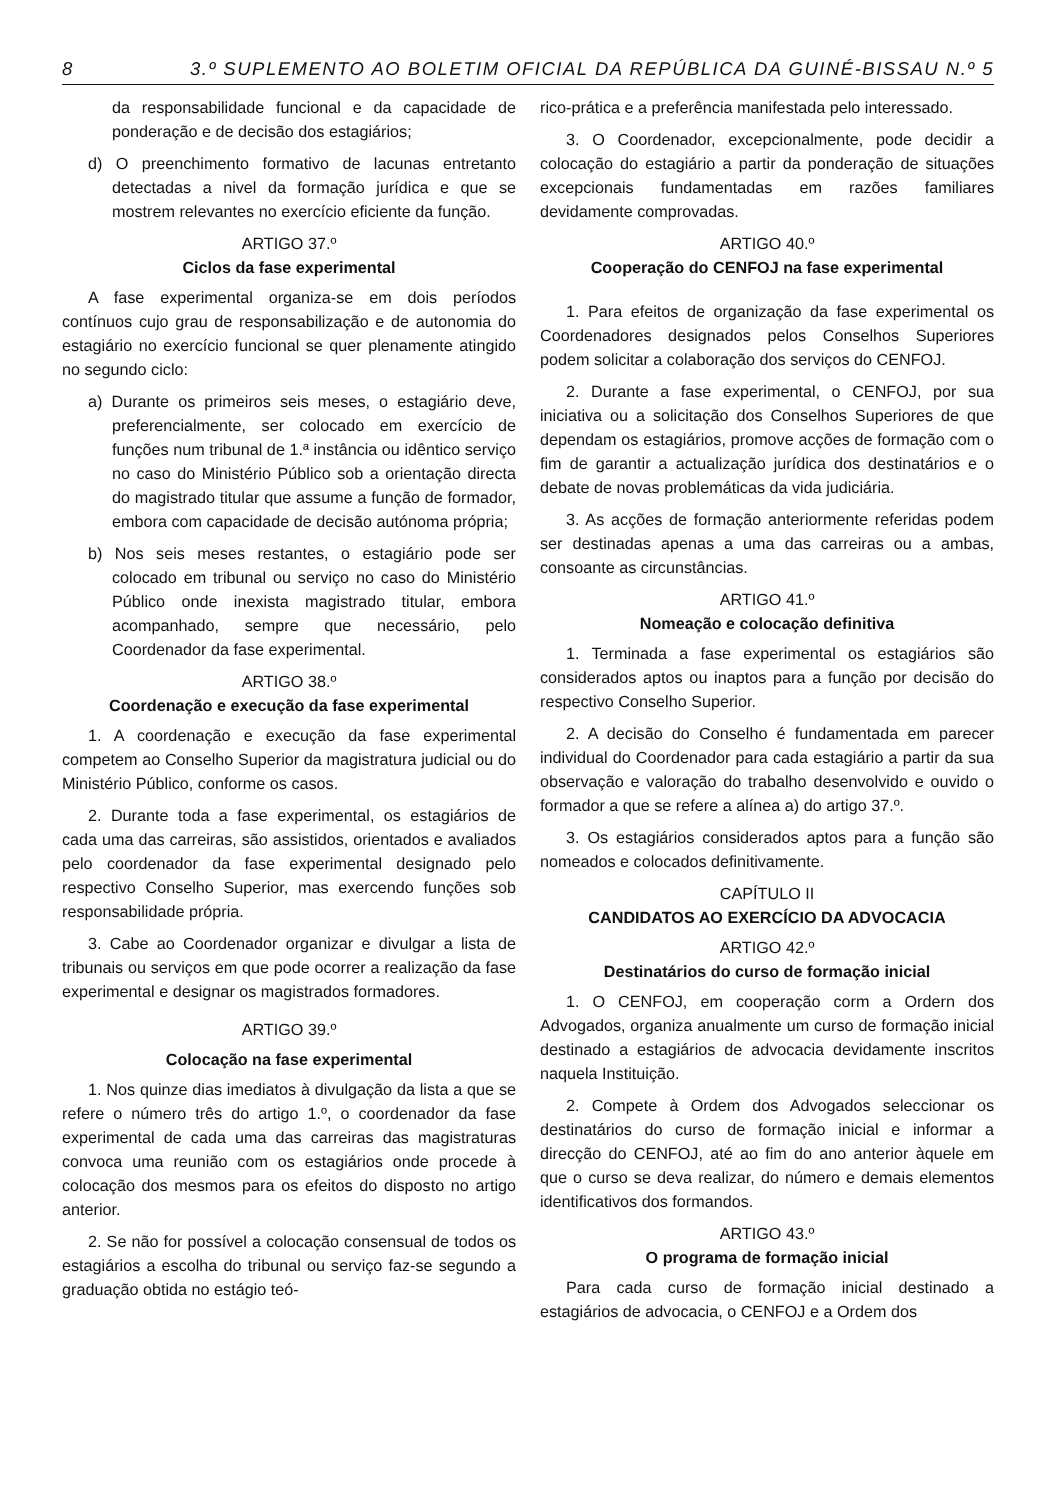8 3.º SUPLEMENTO AO BOLETIM OFICIAL DA REPÚBLICA DA GUINÉ-BISSAU N.º 5
da responsabilidade funcional e da capacidade de ponderação e de decisão dos estagiários;
d) O preenchimento formativo de lacunas entretanto detectadas a nivel da formação jurídica e que se mostrem relevantes no exercício eficiente da função.
ARTIGO 37.º
Ciclos da fase experimental
A fase experimental organiza-se em dois períodos contínuos cujo grau de responsabilização e de autonomia do estagiário no exercício funcional se quer plenamente atingido no segundo ciclo:
a) Durante os primeiros seis meses, o estagiário deve, preferencialmente, ser colocado em exercício de funções num tribunal de 1.ª instância ou idêntico serviço no caso do Ministério Público sob a orientação directa do magistrado titular que assume a função de formador, embora com capacidade de decisão autónoma própria;
b) Nos seis meses restantes, o estagiário pode ser colocado em tribunal ou serviço no caso do Ministério Público onde inexista magistrado titular, embora acompanhado, sempre que necessário, pelo Coordenador da fase experimental.
ARTIGO 38.º
Coordenação e execução da fase experimental
1. A coordenação e execução da fase experimental competem ao Conselho Superior da magistratura judicial ou do Ministério Público, conforme os casos.
2. Durante toda a fase experimental, os estagiários de cada uma das carreiras, são assistidos, orientados e avaliados pelo coordenador da fase experimental designado pelo respectivo Conselho Superior, mas exercendo funções sob responsabilidade própria.
3. Cabe ao Coordenador organizar e divulgar a lista de tribunais ou serviços em que pode ocorrer a realização da fase experimental e designar os magistrados formadores.
ARTIGO 39.º
Colocação na fase experimental
1. Nos quinze dias imediatos à divulgação da lista a que se refere o número três do artigo 1.º, o coordenador da fase experimental de cada uma das carreiras das magistraturas convoca uma reunião com os estagiários onde procede à colocação dos mesmos para os efeitos do disposto no artigo anterior.
2. Se não for possível a colocação consensual de todos os estagiários a escolha do tribunal ou serviço faz-se segundo a graduação obtida no estágio teó-
rico-prática e a preferência manifestada pelo interessado.
3. O Coordenador, excepcionalmente, pode decidir a colocação do estagiário a partir da ponderação de situações excepcionais fundamentadas em razões familiares devidamente comprovadas.
ARTIGO 40.º
Cooperação do CENFOJ na fase experimental
1. Para efeitos de organização da fase experimental os Coordenadores designados pelos Conselhos Superiores podem solicitar a colaboração dos serviços do CENFOJ.
2. Durante a fase experimental, o CENFOJ, por sua iniciativa ou a solicitação dos Conselhos Superiores de que dependam os estagiários, promove acções de formação com o fim de garantir a actualização jurídica dos destinatários e o debate de novas problemáticas da vida judiciária.
3. As acções de formação anteriormente referidas podem ser destinadas apenas a uma das carreiras ou a ambas, consoante as circunstâncias.
ARTIGO 41.º
Nomeação e colocação definitiva
1. Terminada a fase experimental os estagiários são considerados aptos ou inaptos para a função por decisão do respectivo Conselho Superior.
2. A decisão do Conselho é fundamentada em parecer individual do Coordenador para cada estagiário a partir da sua observação e valoração do trabalho desenvolvido e ouvido o formador a que se refere a alínea a) do artigo 37.º.
3. Os estagiários considerados aptos para a função são nomeados e colocados definitivamente.
CAPÍTULO II
CANDIDATOS AO EXERCÍCIO DA ADVOCACIA
ARTIGO 42.º
Destinatários do curso de formação inicial
1. O CENFOJ, em cooperação corm a Ordern dos Advogados, organiza anualmente um curso de formação inicial destinado a estagiários de advocacia devidamente inscritos naquela Instituição.
2. Compete à Ordem dos Advogados seleccionar os destinatários do curso de formação inicial e informar a direcção do CENFOJ, até ao fim do ano anterior àquele em que o curso se deva realizar, do número e demais elementos identificativos dos formandos.
ARTIGO 43.º
O programa de formação inicial
Para cada curso de formação inicial destinado a estagiários de advocacia, o CENFOJ e a Ordem dos